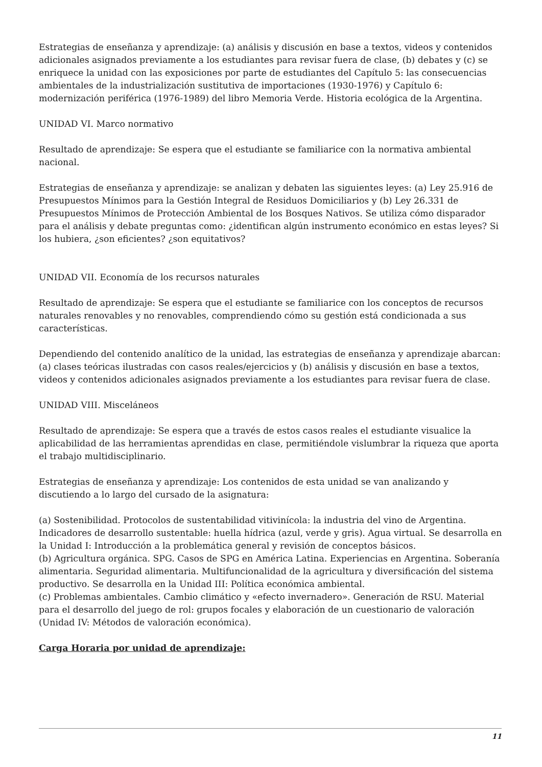Estrategias de enseñanza y aprendizaje: (a) análisis y discusión en base a textos, videos y contenidos adicionales asignados previamente a los estudiantes para revisar fuera de clase, (b) debates y (c) se enriquece la unidad con las exposiciones por parte de estudiantes del Capítulo 5: las consecuencias ambientales de la industrialización sustitutiva de importaciones (1930-1976) y Capítulo 6: modernización periférica (1976-1989) del libro Memoria Verde. Historia ecológica de la Argentina.
UNIDAD VI. Marco normativo
Resultado de aprendizaje: Se espera que el estudiante se familiarice con la normativa ambiental nacional.
Estrategias de enseñanza y aprendizaje: se analizan y debaten las siguientes leyes: (a) Ley 25.916 de Presupuestos Mínimos para la Gestión Integral de Residuos Domiciliarios y (b) Ley 26.331 de Presupuestos Mínimos de Protección Ambiental de los Bosques Nativos. Se utiliza cómo disparador para el análisis y debate preguntas como: ¿identifican algún instrumento económico en estas leyes? Si los hubiera, ¿son eficientes? ¿son equitativos?
UNIDAD VII. Economía de los recursos naturales
Resultado de aprendizaje: Se espera que el estudiante se familiarice con los conceptos de recursos naturales renovables y no renovables, comprendiendo cómo su gestión está condicionada a sus características.
Dependiendo del contenido analítico de la unidad, las estrategias de enseñanza y aprendizaje abarcan: (a) clases teóricas ilustradas con casos reales/ejercicios y (b) análisis y discusión en base a textos, videos y contenidos adicionales asignados previamente a los estudiantes para revisar fuera de clase.
UNIDAD VIII. Misceláneos
Resultado de aprendizaje: Se espera que a través de estos casos reales el estudiante visualice la aplicabilidad de las herramientas aprendidas en clase, permitiéndole vislumbrar la riqueza que aporta el trabajo multidisciplinario.
Estrategias de enseñanza y aprendizaje: Los contenidos de esta unidad se van analizando y discutiendo a lo largo del cursado de la asignatura:
(a) Sostenibilidad. Protocolos de sustentabilidad vitivinícola: la industria del vino de Argentina. Indicadores de desarrollo sustentable: huella hídrica (azul, verde y gris). Agua virtual. Se desarrolla en la Unidad I: Introducción a la problemática general y revisión de conceptos básicos.
(b) Agricultura orgánica. SPG. Casos de SPG en América Latina. Experiencias en Argentina. Soberanía alimentaria. Seguridad alimentaria. Multifuncionalidad de la agricultura y diversificación del sistema productivo. Se desarrolla en la Unidad III: Política económica ambiental.
(c) Problemas ambientales. Cambio climático y «efecto invernadero». Generación de RSU. Material para el desarrollo del juego de rol: grupos focales y elaboración de un cuestionario de valoración (Unidad IV: Métodos de valoración económica).
Carga Horaria por unidad de aprendizaje:
11